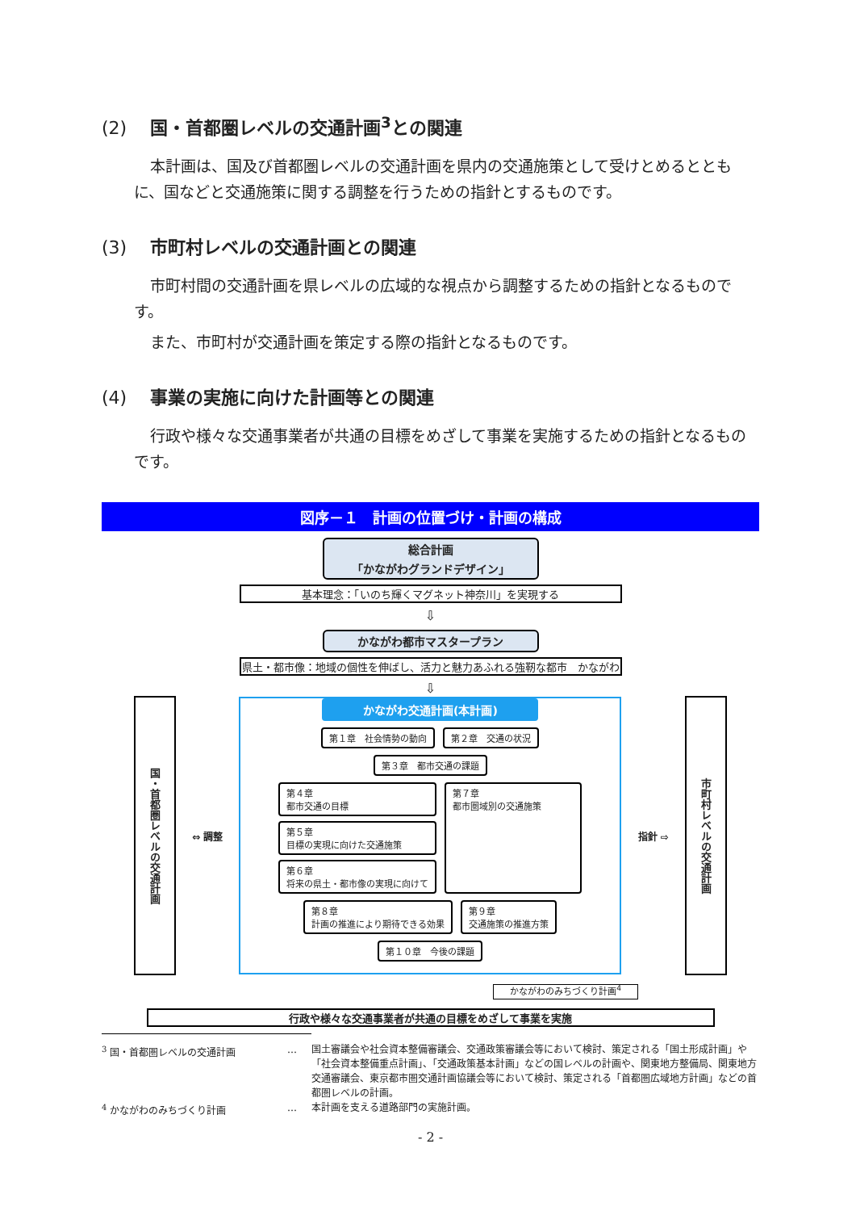(2) 国・首都圏レベルの交通計画<sup>3</sup>との関連
本計画は、国及び首都圏レベルの交通計画を県内の交通施策として受けとめるとともに、国などと交通施策に関する調整を行うための指針とするものです。
(3) 市町村レベルの交通計画との関連
市町村間の交通計画を県レベルの広域的な視点から調整するための指針となるものです。
また、市町村が交通計画を策定する際の指針となるものです。
(4) 事業の実施に向けた計画等との関連
行政や様々な交通事業者が共通の目標をめざして事業を実施するための指針となるものです。
図序－１　計画の位置づけ・計画の構成
総合計画
「かながわグランドデザイン」
基本理念：「いのち輝くマグネット神奈川」を実現する
⇩
かながわ都市マスタープラン
県土・都市像：地域の個性を伸ばし、活力と魅力あふれる強靭な都市　かながわ
⇩
国・首都圏レベルの交通計画
⇔ 調整
かながわ交通計画(本計画)
第１章　社会情勢の動向 第２章　交通の状況
第３章　都市交通の課題
第４章
都市交通の目標
第５章
目標の実現に向けた交通施策
第６章
将来の県土・都市像の実現に向けて
第７章
都市圏域別の交通施策
第８章
計画の推進により期待できる効果
第９章
交通施策の推進方策
第１０章　今後の課題
指針 ⇨
市町村レベルの交通計画
かながわのみちづくり計画<sup>4</sup>
行政や様々な交通事業者が共通の目標をめざして事業を実施
<sup>3</sup> 国・首都圏レベルの交通計画 … 国土審議会や社会資本整備審議会、交通政策審議会等において検討、策定される「国土形成計画」や「社会資本整備重点計画」、「交通政策基本計画」などの国レベルの計画や、関東地方整備局、関東地方交通審議会、東京都市圏交通計画協議会等において検討、策定される「首都圏広域地方計画」などの首都圏レベルの計画。
<sup>4</sup> かながわのみちづくり計画 … 本計画を支える道路部門の実施計画。
- 2 -